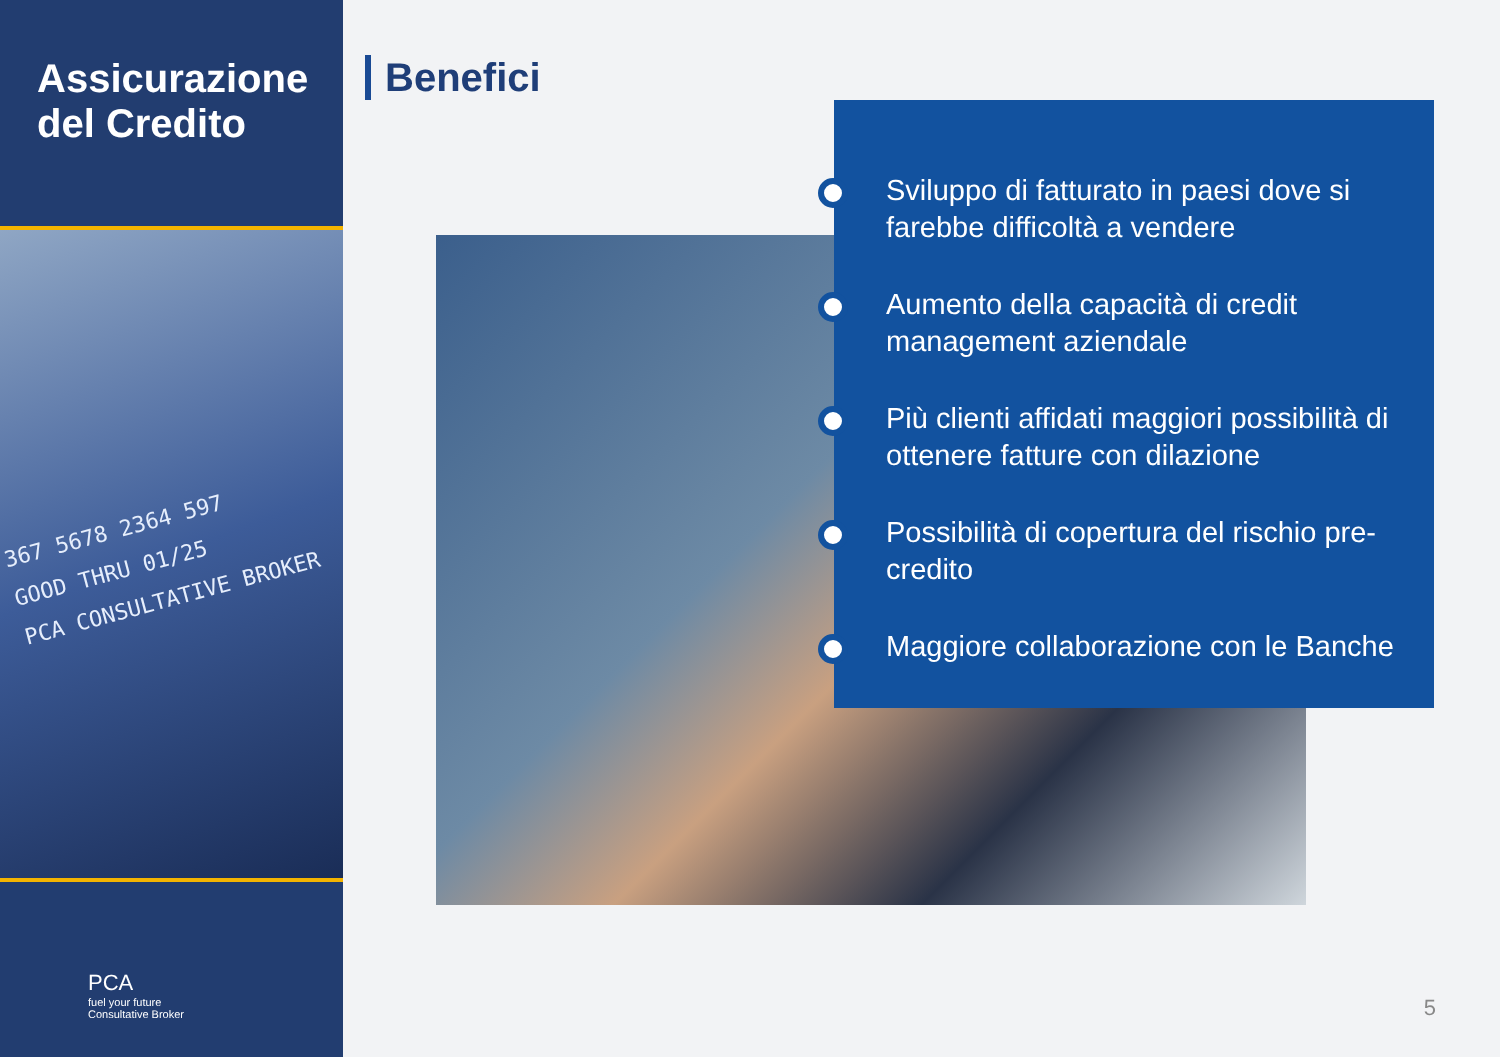Assicurazione del Credito
367 5678 2364 597
GOOD THRU 01/25
PCA CONSULTATIVE BROKER
PCA
fuel your future
Consultative Broker
Benefici
Sviluppo di fatturato in paesi dove si farebbe difficoltà a vendere
Aumento della capacità di credit management aziendale
Più clienti affidati maggiori possibilità di ottenere fatture con dilazione
Possibilità di copertura del rischio pre-credito
Maggiore collaborazione con le Banche
5